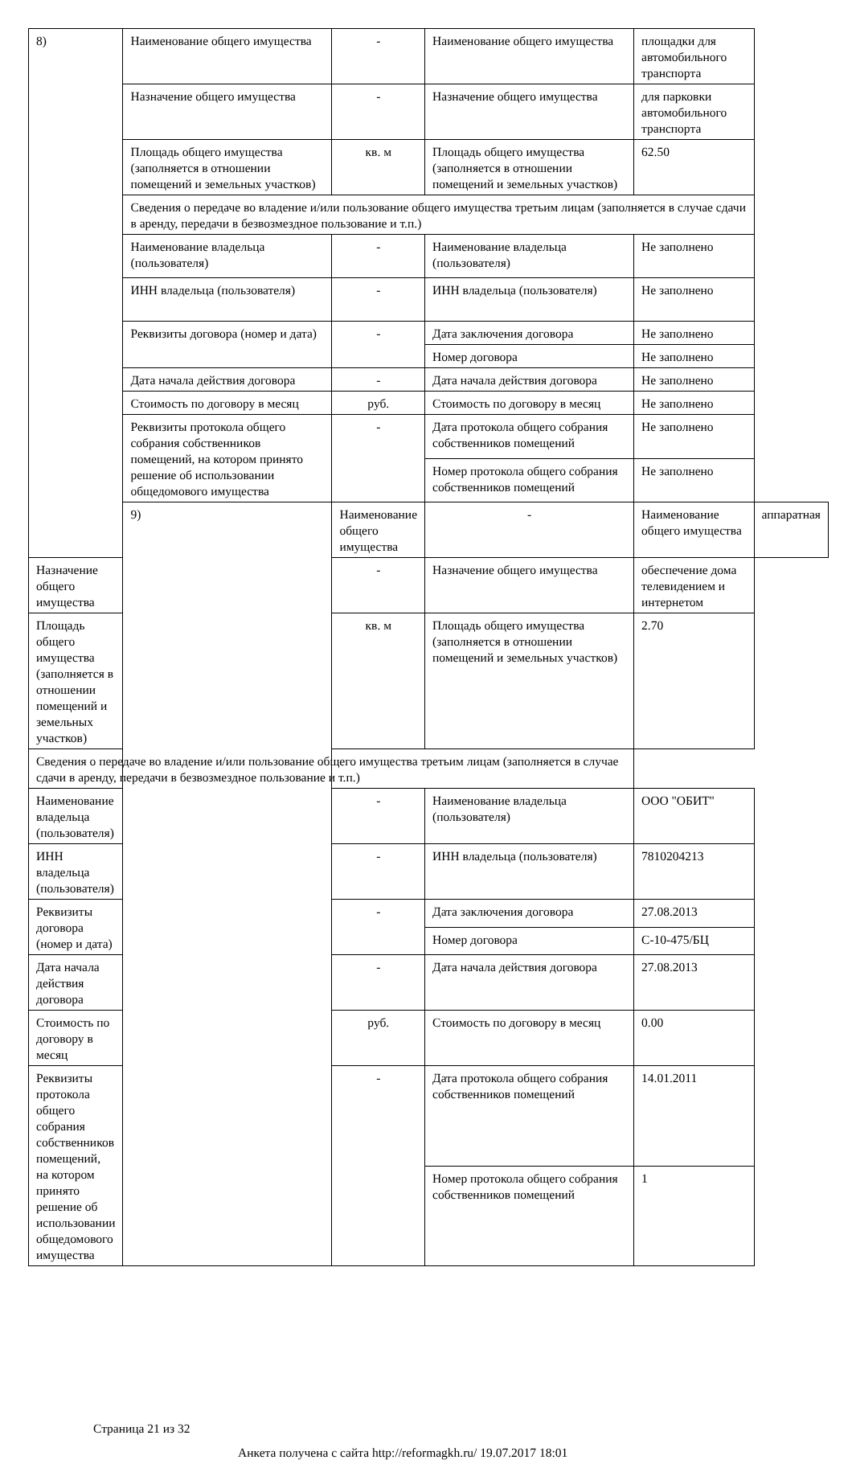| 8) | Наименование общего имущества | - | Наименование общего имущества | площадки для автомобильного транспорта | |
| | Назначение общего имущества | - | Назначение общего имущества | для парковки автомобильного транспорта | |
| | Площадь общего имущества (заполняется в отношении помещений и земельных участков) | кв. м | Площадь общего имущества (заполняется в отношении помещений и земельных участков) | 62.50 | |
| | Сведения о передаче во владение и/или пользование общего имущества третьим лицам (заполняется в случае сдачи в аренду, передачи в безвозмездное пользование и т.п.) | | | | |
| | Наименование владельца (пользователя) | - | Наименование владельца (пользователя) | Не заполнено | |
| | ИНН владельца (пользователя) | - | ИНН владельца (пользователя) | Не заполнено | |
| | Реквизиты договора (номер и дата) | - | Дата заключения договора | Не заполнено | |
| | | | Номер договора | Не заполнено | |
| | Дата начала действия договора | - | Дата начала действия договора | Не заполнено | |
| | Стоимость по договору в месяц | руб. | Стоимость по договору в месяц | Не заполнено | |
| | Реквизиты протокола общего собрания собственников помещений, на котором принято решение об использовании общедомового имущества | - | Дата протокола общего собрания собственников помещений | Не заполнено | |
| | | | Номер протокола общего собрания собственников помещений | Не заполнено | |
| | 9) | Наименование общего имущества | - | Наименование общего имущества | аппаратная |
| Назначение общего имущества | | - | Назначение общего имущества | обеспечение дома телевидением и интернетом | |
| Площадь общего имущества (заполняется в отношении помещений и земельных участков) | | кв. м | Площадь общего имущества (заполняется в отношении помещений и земельных участков) | 2.70 | |
| Сведения о передаче во владение и/или пользование общего имущества третьим лицам (заполняется в случае сдачи в аренду, передачи в безвозмездное пользование и т.п.) | | | | | |
| Наименование владельца (пользователя) | | - | Наименование владельца (пользователя) | ООО "ОБИТ" | |
| ИНН владельца (пользователя) | | - | ИНН владельца (пользователя) | 7810204213 | |
| Реквизиты договора (номер и дата) | | - | Дата заключения договора | 27.08.2013 | |
| | | | Номер договора | С-10-475/БЦ | |
| Дата начала действия договора | | - | Дата начала действия договора | 27.08.2013 | |
| Стоимость по договору в месяц | | руб. | Стоимость по договору в месяц | 0.00 | |
| Реквизиты протокола общего собрания собственников помещений, на котором принято решение об использовании общедомового имущества | | - | Дата протокола общего собрания собственников помещений | 14.01.2011 | |
| | | | Номер протокола общего собрания собственников помещений | 1 | |
Страница 21 из 32
Анкета получена с сайта http://reformagkh.ru/ 19.07.2017 18:01